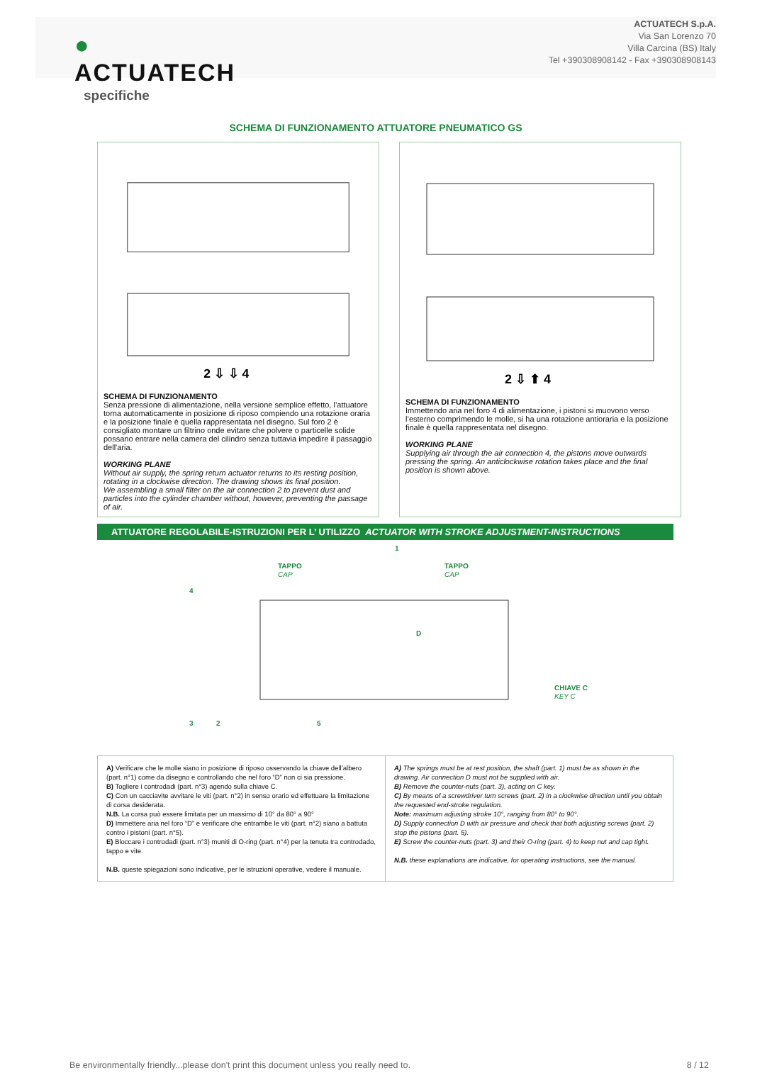●
ACTUATECH
ACTUATECH S.p.A.
Via San Lorenzo 70
Villa Carcina (BS) Italy
Tel +390308908142 - Fax +390308908143
specifiche
SCHEMA DI FUNZIONAMENTO ATTUATORE PNEUMATICO GS
2 ⇩ ⇩ 4
SCHEMA DI FUNZIONAMENTO
Senza pressione di alimentazione, nella versione semplice effetto, l’attuatore torna automaticamente in posizione di riposo compiendo una rotazione oraria e la posizione finale è quella rappresentata nel disegno. Sul foro 2 è consigliato montare un filtrino onde evitare che polvere o particelle solide possano entrare nella camera del cilindro senza tuttavia impedire il passaggio dell'aria.
WORKING PLANE
Without air supply, the spring return actuator returns to its resting position, rotating in a clockwise direction. The drawing shows its final position.
We assembling a small filter on the air connection 2 to prevent dust and particles into the cylinder chamber without, however, preventing the passage of air.
2 ⇩ ⬆ 4
SCHEMA DI FUNZIONAMENTO
Immettendo aria nel foro 4 di alimentazione, i pistoni si muovono verso l’esterno comprimendo le molle, si ha una rotazione antioraria e la posizione finale è quella rappresentata nel disegno.
WORKING PLANE
Supplying air through the air connection 4, the pistons move outwards pressing the spring. An anticlockwise rotation takes place and the final position is shown above.
ATTUATORE REGOLABILE-ISTRUZIONI PER L’ UTILIZZO ACTUATOR WITH STROKE ADJUSTMENT-INSTRUCTIONS
1
TAPPO
CAP
TAPPO
CAP
4
D
CHIAVE C
KEY C
3
2
5
A) Verificare che le molle siano in posizione di riposo osservando la chiave dell’albero (part. n°1) come da disegno e controllando che nel foro “D” non ci sia pressione.
B) Togliere i controdadi (part. n°3) agendo sulla chiave C.
C) Con un cacciavite avvitare le viti (part. n°2) in senso orario ed effettuare la limitazione di corsa desiderata.
N.B. La corsa può essere limitata per un massimo di 10° da 80° a 90°
D) Immettere aria nel foro “D” e verificare che entrambe le viti (part. n°2) siano a battuta contro i pistoni (part. n°5).
E) Bloccare i controdadi (part. n°3) muniti di O-ring (part. n°4) per la tenuta tra controdado, tappo e vite.
N.B. queste spiegazioni sono indicative, per le istruzioni operative, vedere il manuale.
A) The springs must be at rest position, the shaft (part. 1) must be as shown in the drawing. Air connection D must not be supplied with air.
B) Remove the counter-nuts (part. 3), acting on C key.
C) By means of a screwdriver turn screws (part. 2) in a clockwise direction until you obtain the requested end-stroke regulation.
Note: maximum adjusting stroke 10°, ranging from 80° to 90°.
D) Supply connection D with air pressure and check that both adjusting screws (part. 2) stop the pistons (part. 5).
E) Screw the counter-nuts (part. 3) and their O-ring (part. 4) to keep nut and cap tight.
N.B. these explanations are indicative, for operating instructions, see the manual.
Be environmentally friendly...please don't print this document unless you really need to. 8 / 12